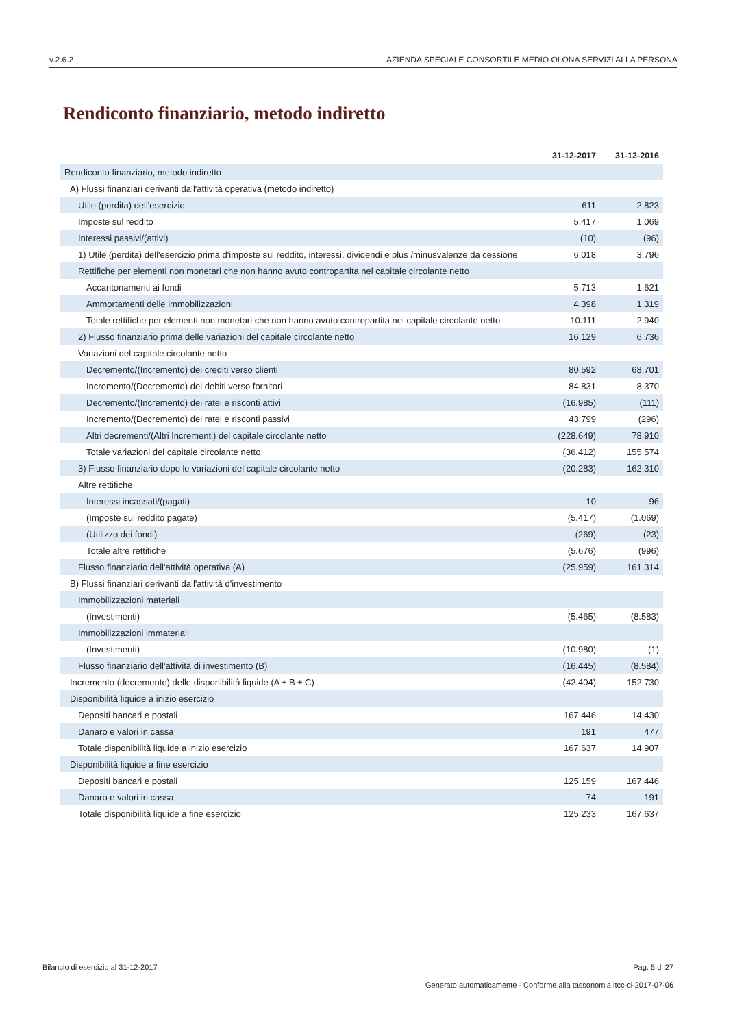v.2.6.2 AZIENDA SPECIALE CONSORTILE MEDIO OLONA SERVIZI ALLA PERSONA
Rendiconto finanziario, metodo indiretto
| | 31-12-2017 | 31-12-2016 |
| --- | --- | --- |
| Rendiconto finanziario, metodo indiretto | | |
| A) Flussi finanziari derivanti dall'attività operativa (metodo indiretto) | | |
| Utile (perdita) dell'esercizio | 611 | 2.823 |
| Imposte sul reddito | 5.417 | 1.069 |
| Interessi passivi/(attivi) | (10) | (96) |
| 1) Utile (perdita) dell'esercizio prima d'imposte sul reddito, interessi, dividendi e plus /minusvalenze da cessione | 6.018 | 3.796 |
| Rettifiche per elementi non monetari che non hanno avuto contropartita nel capitale circolante netto | | |
| Accantonamenti ai fondi | 5.713 | 1.621 |
| Ammortamenti delle immobilizzazioni | 4.398 | 1.319 |
| Totale rettifiche per elementi non monetari che non hanno avuto contropartita nel capitale circolante netto | 10.111 | 2.940 |
| 2) Flusso finanziario prima delle variazioni del capitale circolante netto | 16.129 | 6.736 |
| Variazioni del capitale circolante netto | | |
| Decremento/(Incremento) dei crediti verso clienti | 80.592 | 68.701 |
| Incremento/(Decremento) dei debiti verso fornitori | 84.831 | 8.370 |
| Decremento/(Incremento) dei ratei e risconti attivi | (16.985) | (111) |
| Incremento/(Decremento) dei ratei e risconti passivi | 43.799 | (296) |
| Altri decrementi/(Altri Incrementi) del capitale circolante netto | (228.649) | 78.910 |
| Totale variazioni del capitale circolante netto | (36.412) | 155.574 |
| 3) Flusso finanziario dopo le variazioni del capitale circolante netto | (20.283) | 162.310 |
| Altre rettifiche | | |
| Interessi incassati/(pagati) | 10 | 96 |
| (Imposte sul reddito pagate) | (5.417) | (1.069) |
| (Utilizzo dei fondi) | (269) | (23) |
| Totale altre rettifiche | (5.676) | (996) |
| Flusso finanziario dell'attività operativa (A) | (25.959) | 161.314 |
| B) Flussi finanziari derivanti dall'attività d'investimento | | |
| Immobilizzazioni materiali | | |
| (Investimenti) | (5.465) | (8.583) |
| Immobilizzazioni immateriali | | |
| (Investimenti) | (10.980) | (1) |
| Flusso finanziario dell'attività di investimento (B) | (16.445) | (8.584) |
| Incremento (decremento) delle disponibilità liquide (A ± B ± C) | (42.404) | 152.730 |
| Disponibilità liquide a inizio esercizio | | |
| Depositi bancari e postali | 167.446 | 14.430 |
| Danaro e valori in cassa | 191 | 477 |
| Totale disponibilità liquide a inizio esercizio | 167.637 | 14.907 |
| Disponibilità liquide a fine esercizio | | |
| Depositi bancari e postali | 125.159 | 167.446 |
| Danaro e valori in cassa | 74 | 191 |
| Totale disponibilità liquide a fine esercizio | 125.233 | 167.637 |
Bilancio di esercizio al 31-12-2017 Pag. 5 di 27
Generato automaticamente - Conforme alla tassonomia itcc-ci-2017-07-06